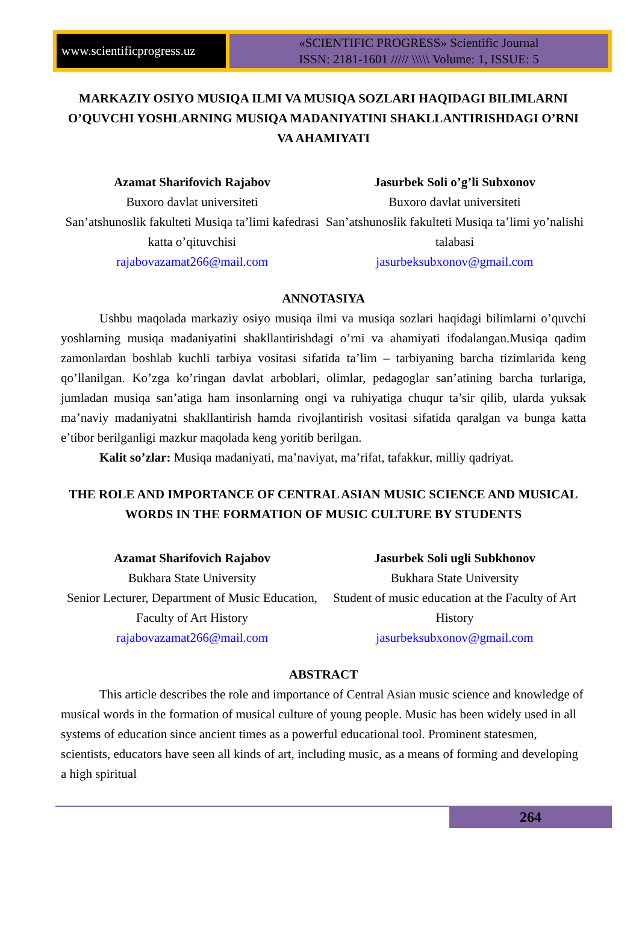www.scientificprogress.uz
«SCIENTIFIC PROGRESS» Scientific Journal
ISSN: 2181-1601 ///// \\\\\ Volume: 1, ISSUE: 5
MARKAZIY OSIYO MUSIQA ILMI VA MUSIQA SOZLARI HAQIDAGI BILIMLARNI O’QUVCHI YOSHLARNING MUSIQA MADANIYATINI SHAKLLANTIRISHDAGI O’RNI VA AHAMIYATI
Azamat Sharifovich Rajabov
Buxoro davlat universiteti
San’atshunoslik fakulteti Musiqa ta’limi kafedrasi katta o’qituvchisi
rajabovazamat266@mail.com
Jasurbek Soli o’g’li Subxonov
Buxoro davlat universiteti
San’atshunoslik fakulteti Musiqa ta’limi yo’nalishi talabasi
jasurbeksubxonov@gmail.com
ANNOTASIYA
Ushbu maqolada markaziy osiyo musiqa ilmi va musiqa sozlari haqidagi bilimlarni o’quvchi yoshlarning musiqa madaniyatini shakllantirishdagi o’rni va ahamiyati ifodalangan.Musiqa qadim zamonlardan boshlab kuchli tarbiya vositasi sifatida ta’lim – tarbiyaning barcha tizimlarida keng qo’llanilgan. Ko’zga ko’ringan davlat arboblari, olimlar, pedagoglar san’atining barcha turlariga, jumladan musiqa san’atiga ham insonlarning ongi va ruhiyatiga chuqur ta’sir qilib, ularda yuksak ma’naviy madaniyatni shakllantirish hamda rivojlantirish vositasi sifatida qaralgan va bunga katta e’tibor berilganligi mazkur maqolada keng yoritib berilgan.
Kalit so’zlar: Musiqa madaniyati, ma’naviyat, ma’rifat, tafakkur, milliy qadriyat.
THE ROLE AND IMPORTANCE OF CENTRAL ASIAN MUSIC SCIENCE AND MUSICAL WORDS IN THE FORMATION OF MUSIC CULTURE BY STUDENTS
Azamat Sharifovich Rajabov
Bukhara State University
Senior Lecturer, Department of Music Education, Faculty of Art History
rajabovazamat266@mail.com
Jasurbek Soli ugli Subkhonov
Bukhara State University
Student of music education at the Faculty of Art History
jasurbeksubxonov@gmail.com
ABSTRACT
This article describes the role and importance of Central Asian music science and knowledge of musical words in the formation of musical culture of young people. Music has been widely used in all systems of education since ancient times as a powerful educational tool. Prominent statesmen, scientists, educators have seen all kinds of art, including music, as a means of forming and developing a high spiritual
264